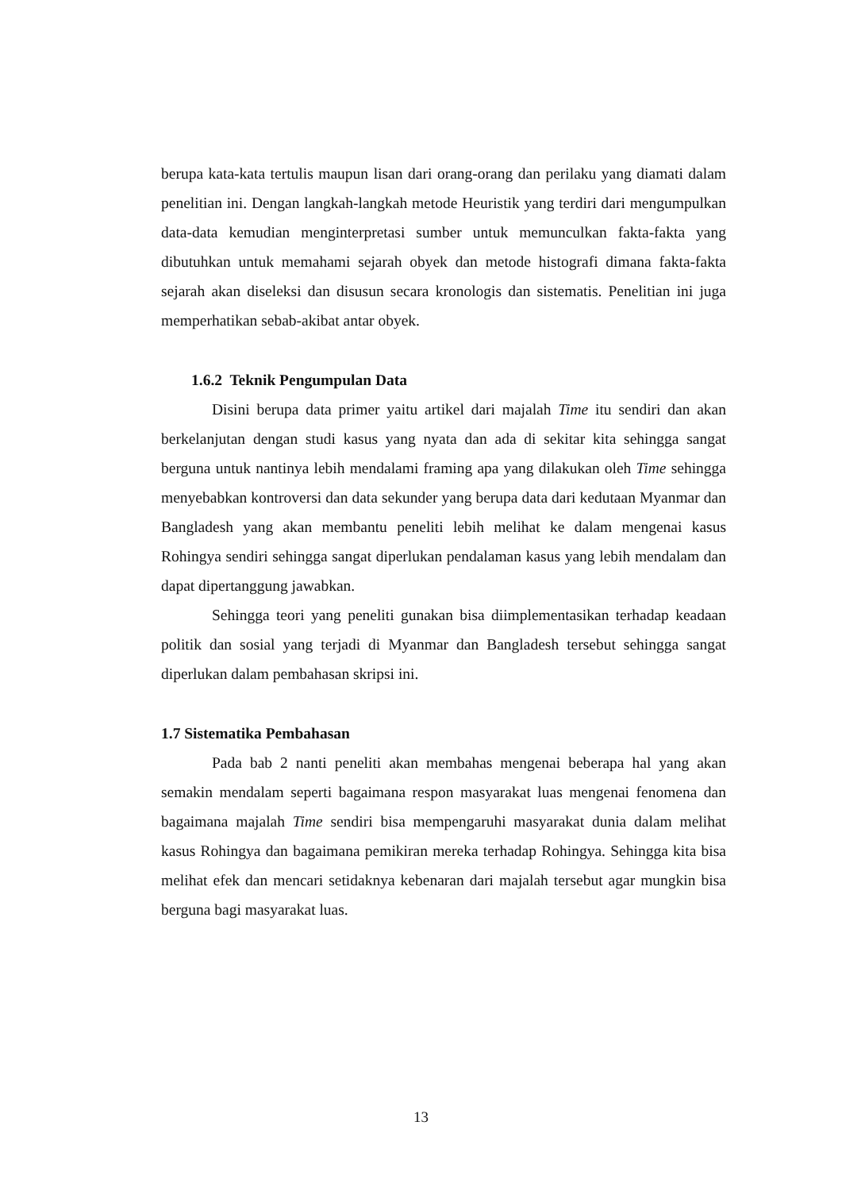berupa kata-kata tertulis maupun lisan dari orang-orang dan perilaku yang diamati dalam penelitian ini. Dengan langkah-langkah metode Heuristik yang terdiri dari mengumpulkan data-data kemudian menginterpretasi sumber untuk memunculkan fakta-fakta yang dibutuhkan untuk memahami sejarah obyek dan metode histografi dimana fakta-fakta sejarah akan diseleksi dan disusun secara kronologis dan sistematis. Penelitian ini juga memperhatikan sebab-akibat antar obyek.
1.6.2 Teknik Pengumpulan Data
Disini berupa data primer yaitu artikel dari majalah Time itu sendiri dan akan berkelanjutan dengan studi kasus yang nyata dan ada di sekitar kita sehingga sangat berguna untuk nantinya lebih mendalami framing apa yang dilakukan oleh Time sehingga menyebabkan kontroversi dan data sekunder yang berupa data dari kedutaan Myanmar dan Bangladesh yang akan membantu peneliti lebih melihat ke dalam mengenai kasus Rohingya sendiri sehingga sangat diperlukan pendalaman kasus yang lebih mendalam dan dapat dipertanggung jawabkan.
Sehingga teori yang peneliti gunakan bisa diimplementasikan terhadap keadaan politik dan sosial yang terjadi di Myanmar dan Bangladesh tersebut sehingga sangat diperlukan dalam pembahasan skripsi ini.
1.7 Sistematika Pembahasan
Pada bab 2 nanti peneliti akan membahas mengenai beberapa hal yang akan semakin mendalam seperti bagaimana respon masyarakat luas mengenai fenomena dan bagaimana majalah Time sendiri bisa mempengaruhi masyarakat dunia dalam melihat kasus Rohingya dan bagaimana pemikiran mereka terhadap Rohingya. Sehingga kita bisa melihat efek dan mencari setidaknya kebenaran dari majalah tersebut agar mungkin bisa berguna bagi masyarakat luas.
13